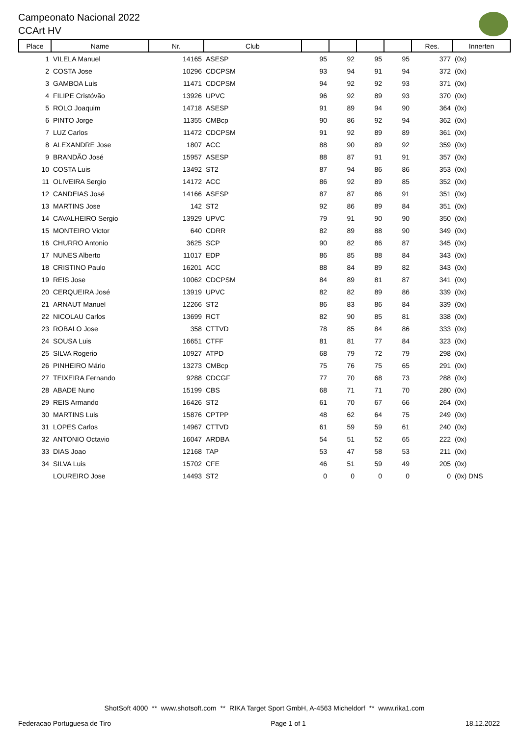Campeonato Nacional 2022
CCArt HV
| Place | Name | Nr. | Club | | | | | Res. | Innerten |
| --- | --- | --- | --- | --- | --- | --- | --- | --- | --- |
| 1 | VILELA Manuel | 14165 | ASESP | 95 | 92 | 95 | 95 | 377 | (0x) |
| 2 | COSTA Jose | 10296 | CDCPSM | 93 | 94 | 91 | 94 | 372 | (0x) |
| 3 | GAMBOA Luis | 11471 | CDCPSM | 94 | 92 | 92 | 93 | 371 | (0x) |
| 4 | FILIPE Cristóvão | 13926 | UPVC | 96 | 92 | 89 | 93 | 370 | (0x) |
| 5 | ROLO Joaquim | 14718 | ASESP | 91 | 89 | 94 | 90 | 364 | (0x) |
| 6 | PINTO Jorge | 11355 | CMBcp | 90 | 86 | 92 | 94 | 362 | (0x) |
| 7 | LUZ Carlos | 11472 | CDCPSM | 91 | 92 | 89 | 89 | 361 | (0x) |
| 8 | ALEXANDRE Jose | 1807 | ACC | 88 | 90 | 89 | 92 | 359 | (0x) |
| 9 | BRANDÃO José | 15957 | ASESP | 88 | 87 | 91 | 91 | 357 | (0x) |
| 10 | COSTA Luis | 13492 | ST2 | 87 | 94 | 86 | 86 | 353 | (0x) |
| 11 | OLIVEIRA Sergio | 14172 | ACC | 86 | 92 | 89 | 85 | 352 | (0x) |
| 12 | CANDEIAS José | 14166 | ASESP | 87 | 87 | 86 | 91 | 351 | (0x) |
| 13 | MARTINS Jose | 142 | ST2 | 92 | 86 | 89 | 84 | 351 | (0x) |
| 14 | CAVALHEIRO Sergio | 13929 | UPVC | 79 | 91 | 90 | 90 | 350 | (0x) |
| 15 | MONTEIRO Victor | 640 | CDRR | 82 | 89 | 88 | 90 | 349 | (0x) |
| 16 | CHURRO Antonio | 3625 | SCP | 90 | 82 | 86 | 87 | 345 | (0x) |
| 17 | NUNES Alberto | 11017 | EDP | 86 | 85 | 88 | 84 | 343 | (0x) |
| 18 | CRISTINO Paulo | 16201 | ACC | 88 | 84 | 89 | 82 | 343 | (0x) |
| 19 | REIS Jose | 10062 | CDCPSM | 84 | 89 | 81 | 87 | 341 | (0x) |
| 20 | CERQUEIRA José | 13919 | UPVC | 82 | 82 | 89 | 86 | 339 | (0x) |
| 21 | ARNAUT Manuel | 12266 | ST2 | 86 | 83 | 86 | 84 | 339 | (0x) |
| 22 | NICOLAU Carlos | 13699 | RCT | 82 | 90 | 85 | 81 | 338 | (0x) |
| 23 | ROBALO Jose | 358 | CTTVD | 78 | 85 | 84 | 86 | 333 | (0x) |
| 24 | SOUSA Luis | 16651 | CTFF | 81 | 81 | 77 | 84 | 323 | (0x) |
| 25 | SILVA Rogerio | 10927 | ATPD | 68 | 79 | 72 | 79 | 298 | (0x) |
| 26 | PINHEIRO Mário | 13273 | CMBcp | 75 | 76 | 75 | 65 | 291 | (0x) |
| 27 | TEIXEIRA Fernando | 9288 | CDCGF | 77 | 70 | 68 | 73 | 288 | (0x) |
| 28 | ABADE Nuno | 15199 | CBS | 68 | 71 | 71 | 70 | 280 | (0x) |
| 29 | REIS Armando | 16426 | ST2 | 61 | 70 | 67 | 66 | 264 | (0x) |
| 30 | MARTINS Luis | 15876 | CPTPP | 48 | 62 | 64 | 75 | 249 | (0x) |
| 31 | LOPES Carlos | 14967 | CTTVD | 61 | 59 | 59 | 61 | 240 | (0x) |
| 32 | ANTONIO Octavio | 16047 | ARDBA | 54 | 51 | 52 | 65 | 222 | (0x) |
| 33 | DIAS Joao | 12168 | TAP | 53 | 47 | 58 | 53 | 211 | (0x) |
| 34 | SILVA Luis | 15702 | CFE | 46 | 51 | 59 | 49 | 205 | (0x) |
| | LOUREIRO Jose | 14493 | ST2 | 0 | 0 | 0 | 0 | 0 | (0x) DNS |
ShotSoft 4000 ** www.shotsoft.com ** RIKA Target Sport GmbH, A-4563 Micheldorf ** www.rika1.com
Federacao Portuguesa de Tiro Page 1 of 1 18.12.2022